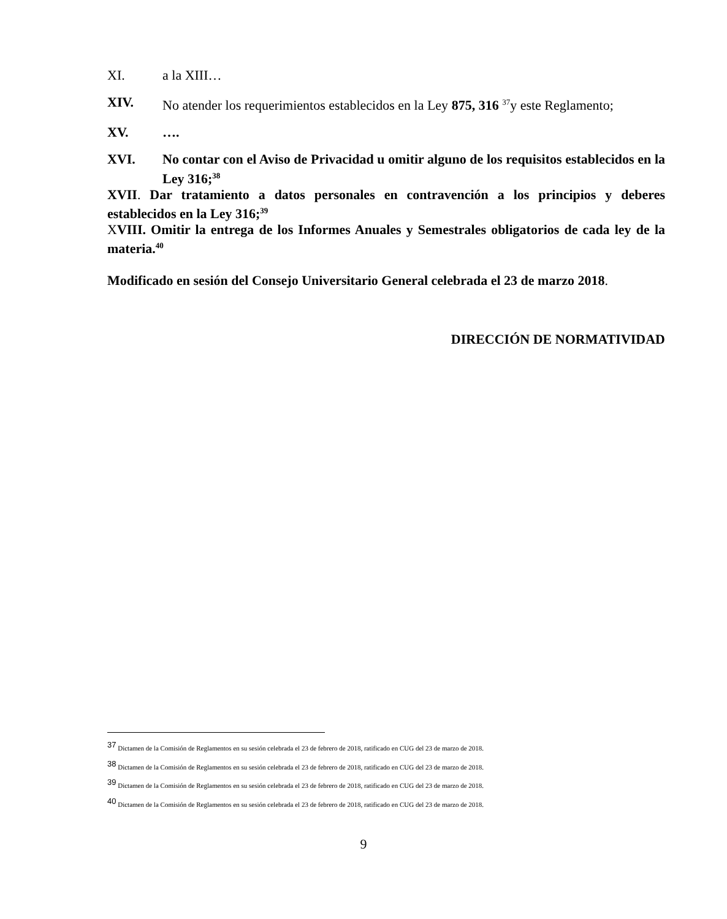XI. a la XIII…
XIV. No atender los requerimientos establecidos en la Ley 875, 316 <sup>37</sup>y este Reglamento;
XV. ….
XVI. No contar con el Aviso de Privacidad u omitir alguno de los requisitos establecidos en la Ley 316;<sup>38</sup>
XVII. Dar tratamiento a datos personales en contravención a los principios y deberes establecidos en la Ley 316;<sup>39</sup>
XVIII. Omitir la entrega de los Informes Anuales y Semestrales obligatorios de cada ley de la materia.<sup>40</sup>
Modificado en sesión del Consejo Universitario General celebrada el 23 de marzo 2018.
DIRECCIÓN DE NORMATIVIDAD
<sup>37</sup> Dictamen de la Comisión de Reglamentos en su sesión celebrada el 23 de febrero de 2018, ratificado en CUG del 23 de marzo de 2018.
<sup>38</sup> Dictamen de la Comisión de Reglamentos en su sesión celebrada el 23 de febrero de 2018, ratificado en CUG del 23 de marzo de 2018.
<sup>39</sup> Dictamen de la Comisión de Reglamentos en su sesión celebrada el 23 de febrero de 2018, ratificado en CUG del 23 de marzo de 2018.
<sup>40</sup> Dictamen de la Comisión de Reglamentos en su sesión celebrada el 23 de febrero de 2018, ratificado en CUG del 23 de marzo de 2018.
9